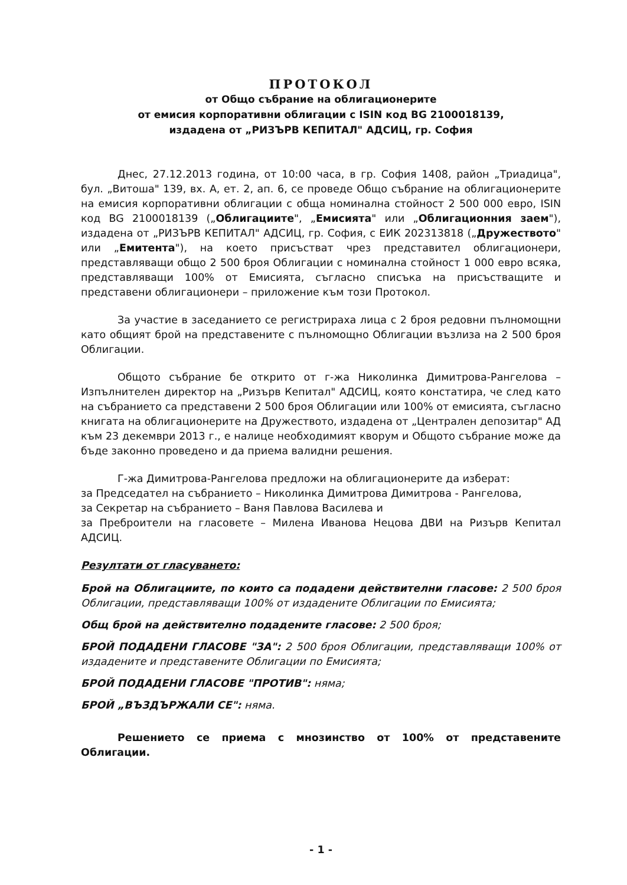ПРОТОКОЛ
от Общо събрание на облигационерите
от емисия корпоративни облигации с ISIN код BG 2100018139,
издадена от „РИЗЪРВ КЕПИТАЛ" АДСИЦ, гр. София
Днес, 27.12.2013 година, от 10:00 часа, в гр. София 1408, район „Триадица", бул. „Витоша" 139, вх. А, ет. 2, ап. 6, се проведе Общо събрание на облигационерите на емисия корпоративни облигации с обща номинална стойност 2 500 000 евро, ISIN код BG 2100018139 („Облигациите", „Емисията" или „Облигационния заем"), издадена от „РИЗЪРВ КЕПИТАЛ" АДСИЦ, гр. София, с ЕИК 202313818 („Дружеството" или „Емитента"), на което присъстват чрез представител облигационери, представляващи общо 2 500 броя Облигации с номинална стойност 1 000 евро всяка, представляващи 100% от Емисията, съгласно списъка на присъстващите и представени облигационери – приложение към този Протокол.
За участие в заседанието се регистрираха лица с 2 броя редовни пълномощни като общият брой на представените с пълномощно Облигации възлиза на 2 500 броя Облигации.
Общото събрание бе открито от г-жа Николинка Димитрова-Рангелова – Изпълнителен директор на „Ризърв Кепитал" АДСИЦ, която констатира, че след като на събранието са представени 2 500 броя Облигации или 100% от емисията, съгласно книгата на облигационерите на Дружеството, издадена от „Централен депозитар" АД към 23 декември 2013 г., е налице необходимият кворум и Общото събрание може да бъде законно проведено и да приема валидни решения.
Г-жа Димитрова-Рангелова предложи на облигационерите да изберат:
за Председател на събранието – Николинка Димитрова Димитрова - Рангелова,
за Секретар на събранието – Ваня Павлова Василева и
за Преброители на гласовете – Милена Иванова Нецова ДВИ на Ризърв Кепитал АДСИЦ.
Резултати от гласуването:
Брой на Облигациите, по които са подадени действителни гласове: 2 500 броя Облигации, представляващи 100% от издадените Облигации по Емисията;
Общ брой на действително подадените гласове: 2 500 броя;
БРОЙ ПОДАДЕНИ ГЛАСОВЕ "ЗА": 2 500 броя Облигации, представляващи 100% от издадените и представените Облигации по Емисията;
БРОЙ ПОДАДЕНИ ГЛАСОВЕ "ПРОТИВ": няма;
БРОЙ „ВЪЗДЪРЖАЛИ СЕ": няма.
Решението се приема с мнозинство от 100% от представените Облигации.
- 1 -